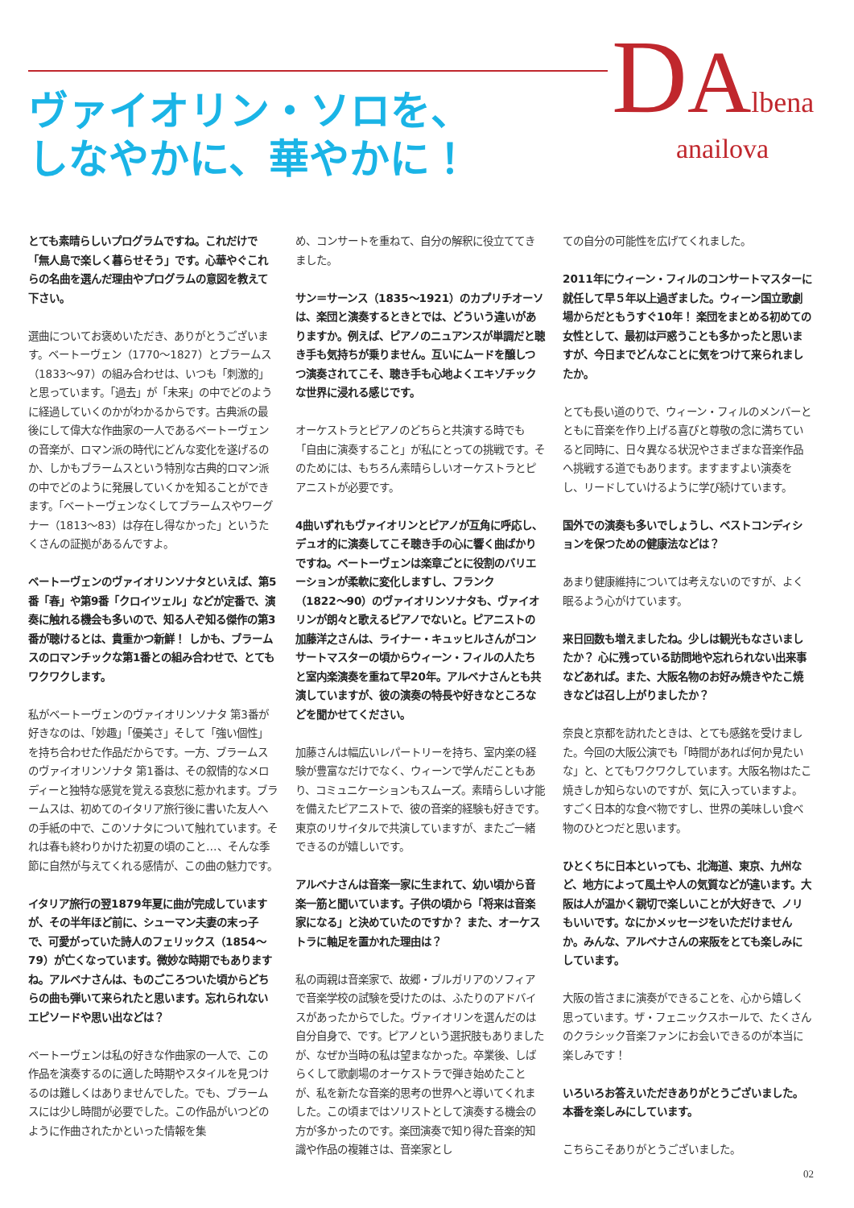DAlbena
anailova
ヴァイオリン・ソロを、
しなやかに、華やかに！
とても素晴らしいプログラムですね。これだけで「無人島で楽しく暮らせそう」です。心華やぐこれらの名曲を選んだ理由やプログラムの意図を教えて下さい。
選曲についてお褒めいただき、ありがとうございます。ベートーヴェン（1770〜1827）とブラームス（1833〜97）の組み合わせは、いつも「刺激的」と思っています。「過去」が「未来」の中でどのように経過していくのかがわかるからです。古典派の最後にして偉大な作曲家の一人であるベートーヴェンの音楽が、ロマン派の時代にどんな変化を遂げるのか、しかもブラームスという特別な古典的ロマン派の中でどのように発展していくかを知ることができます。「ベートーヴェンなくしてブラームスやワーグナー（1813〜83）は存在し得なかった」というたくさんの証拠があるんですよ。
ベートーヴェンのヴァイオリンソナタといえば、第5番「春」や第9番「クロイツェル」などが定番で、演奏に触れる機会も多いので、知る人ぞ知る傑作の第3番が聴けるとは、貴重かつ新鮮！ しかも、ブラームスのロマンチックな第1番との組み合わせで、とてもワクワクします。
私がベートーヴェンのヴァイオリンソナタ 第3番が好きなのは、「妙趣」「優美さ」そして「強い個性」を持ち合わせた作品だからです。一方、ブラームスのヴァイオリンソナタ 第1番は、その叙情的なメロディーと独特な感覚を覚える哀愁に惹かれます。ブラームスは、初めてのイタリア旅行後に書いた友人への手紙の中で、このソナタについて触れています。それは春も終わりかけた初夏の頃のこと…、そんな季節に自然が与えてくれる感情が、この曲の魅力です。
イタリア旅行の翌1879年夏に曲が完成していますが、その半年ほど前に、シューマン夫妻の末っ子で、可愛がっていた詩人のフェリックス（1854〜79）が亡くなっています。微妙な時期でもありますね。アルベナさんは、ものごころついた頃からどちらの曲も弾いて来られたと思います。忘れられないエピソードや思い出などは？
ベートーヴェンは私の好きな作曲家の一人で、この作品を演奏するのに適した時期やスタイルを見つけるのは難しくはありませんでした。でも、ブラームスには少し時間が必要でした。この作品がいつどのように作曲されたかといった情報を集
め、コンサートを重ねて、自分の解釈に役立ててきました。
サン＝サーンス（1835〜1921）のカプリチオーソは、楽団と演奏するときとでは、どういう違いがありますか。例えば、ピアノのニュアンスが単調だと聴き手も気持ちが乗りません。互いにムードを醸しつつ演奏されてこそ、聴き手も心地よくエキゾチックな世界に浸れる感じです。
オーケストラとピアノのどちらと共演する時でも「自由に演奏すること」が私にとっての挑戦です。そのためには、もちろん素晴らしいオーケストラとピアニストが必要です。
4曲いずれもヴァイオリンとピアノが互角に呼応し、デュオ的に演奏してこそ聴き手の心に響く曲ばかりですね。ベートーヴェンは楽章ごとに役割のバリエーションが柔軟に変化しますし、フランク（1822〜90）のヴァイオリンソナタも、ヴァイオリンが朗々と歌えるピアノでないと。ピアニストの加藤洋之さんは、ライナー・キュッヒルさんがコンサートマスターの頃からウィーン・フィルの人たちと室内楽演奏を重ねて早20年。アルベナさんとも共演していますが、彼の演奏の特長や好きなところなどを聞かせてください。
加藤さんは幅広いレパートリーを持ち、室内楽の経験が豊富なだけでなく、ウィーンで学んだこともあり、コミュニケーションもスムーズ。素晴らしい才能を備えたピアニストで、彼の音楽的経験も好きです。東京のリサイタルで共演していますが、またご一緒できるのが嬉しいです。
アルベナさんは音楽一家に生まれて、幼い頃から音楽一筋と聞いています。子供の頃から「将来は音楽家になる」と決めていたのですか？ また、オーケストラに軸足を置かれた理由は？
私の両親は音楽家で、故郷・ブルガリアのソフィアで音楽学校の試験を受けたのは、ふたりのアドバイスがあったからでした。ヴァイオリンを選んだのは自分自身で、です。ピアノという選択肢もありましたが、なぜか当時の私は望まなかった。卒業後、しばらくして歌劇場のオーケストラで弾き始めたことが、私を新たな音楽的思考の世界へと導いてくれました。この頃まではソリストとして演奏する機会の方が多かったのです。楽団演奏で知り得た音楽的知識や作品の複雑さは、音楽家とし
ての自分の可能性を広げてくれました。
2011年にウィーン・フィルのコンサートマスターに就任して早５年以上過ぎました。ウィーン国立歌劇場からだともうすぐ10年！ 楽団をまとめる初めての女性として、最初は戸惑うことも多かったと思いますが、今日までどんなことに気をつけて来られましたか。
とても長い道のりで、ウィーン・フィルのメンバーとともに音楽を作り上げる喜びと尊敬の念に満ちていると同時に、日々異なる状況やさまざまな音楽作品へ挑戦する道でもあります。ますますよい演奏をし、リードしていけるように学び続けています。
国外での演奏も多いでしょうし、ベストコンディションを保つための健康法などは？
あまり健康維持については考えないのですが、よく眠るよう心がけています。
来日回数も増えましたね。少しは観光もなさいましたか？ 心に残っている訪問地や忘れられない出来事などあれば。また、大阪名物のお好み焼きやたこ焼きなどは召し上がりましたか？
奈良と京都を訪れたときは、とても感銘を受けました。今回の大阪公演でも「時間があれば何か見たいな」と、とてもワクワクしています。大阪名物はたこ焼きしか知らないのですが、気に入っていますよ。すごく日本的な食べ物ですし、世界の美味しい食べ物のひとつだと思います。
ひとくちに日本といっても、北海道、東京、九州など、地方によって風土や人の気質などが違います。大阪は人が温かく親切で楽しいことが大好きで、ノリもいいです。なにかメッセージをいただけませんか。みんな、アルベナさんの来阪をとても楽しみにしています。
大阪の皆さまに演奏ができることを、心から嬉しく思っています。ザ・フェニックスホールで、たくさんのクラシック音楽ファンにお会いできるのが本当に楽しみです！
いろいろお答えいただきありがとうございました。本番を楽しみにしています。
こちらこそありがとうございました。
02